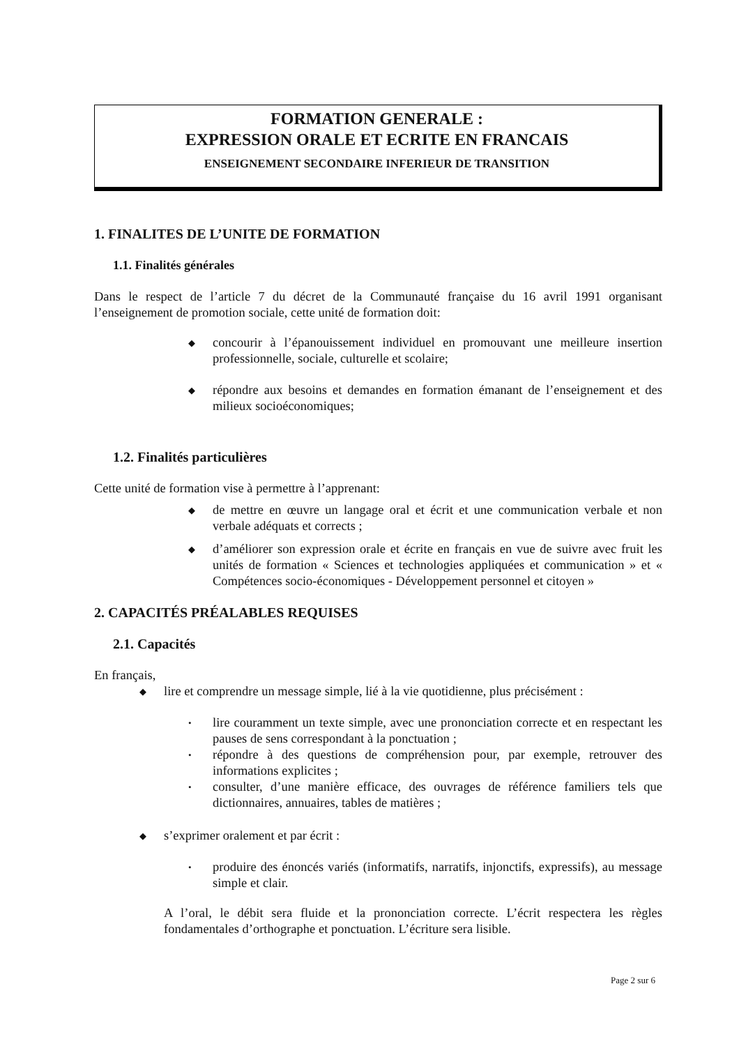FORMATION GENERALE :
EXPRESSION ORALE ET ECRITE EN FRANCAIS
ENSEIGNEMENT SECONDAIRE INFERIEUR DE TRANSITION
1. FINALITES DE L’UNITE DE FORMATION
1.1. Finalités générales
Dans le respect de l’article 7 du décret de la Communauté française du 16 avril 1991 organisant l’enseignement de promotion sociale, cette unité de formation doit:
◆ concourir à l’épanouissement individuel en promouvant une meilleure insertion professionnelle, sociale, culturelle et scolaire;
◆ répondre aux besoins et demandes en formation émanant de l’enseignement et des milieux socioéconomiques;
1.2. Finalités particulières
Cette unité de formation vise à permettre à l’apprenant:
◆ de mettre en œuvre un langage oral et écrit et une communication verbale et non verbale adéquats et corrects ;
◆ d’améliorer son expression orale et écrite en français en vue de suivre avec fruit les unités de formation « Sciences et technologies appliquées et communication » et « Compétences socio-économiques - Développement personnel et citoyen »
2. CAPACITÉS PRÉALABLES REQUISES
2.1. Capacités
En français,
◆ lire et comprendre un message simple, lié à la vie quotidienne, plus précisément :
• lire couramment un texte simple, avec une prononciation correcte et en respectant les pauses de sens correspondant à la ponctuation ;
• répondre à des questions de compréhension pour, par exemple, retrouver des informations explicites ;
• consulter, d’une manière efficace, des ouvrages de référence familiers tels que dictionnaires, annuaires, tables de matières ;
◆ s’exprimer oralement et par écrit :
• produire des énoncés variés (informatifs, narratifs, injonctifs, expressifs), au message simple et clair.
A l’oral, le débit sera fluide et la prononciation correcte. L’écrit respectera les règles fondamentales d’orthographe et ponctuation. L’écriture sera lisible.
Page 2 sur 6